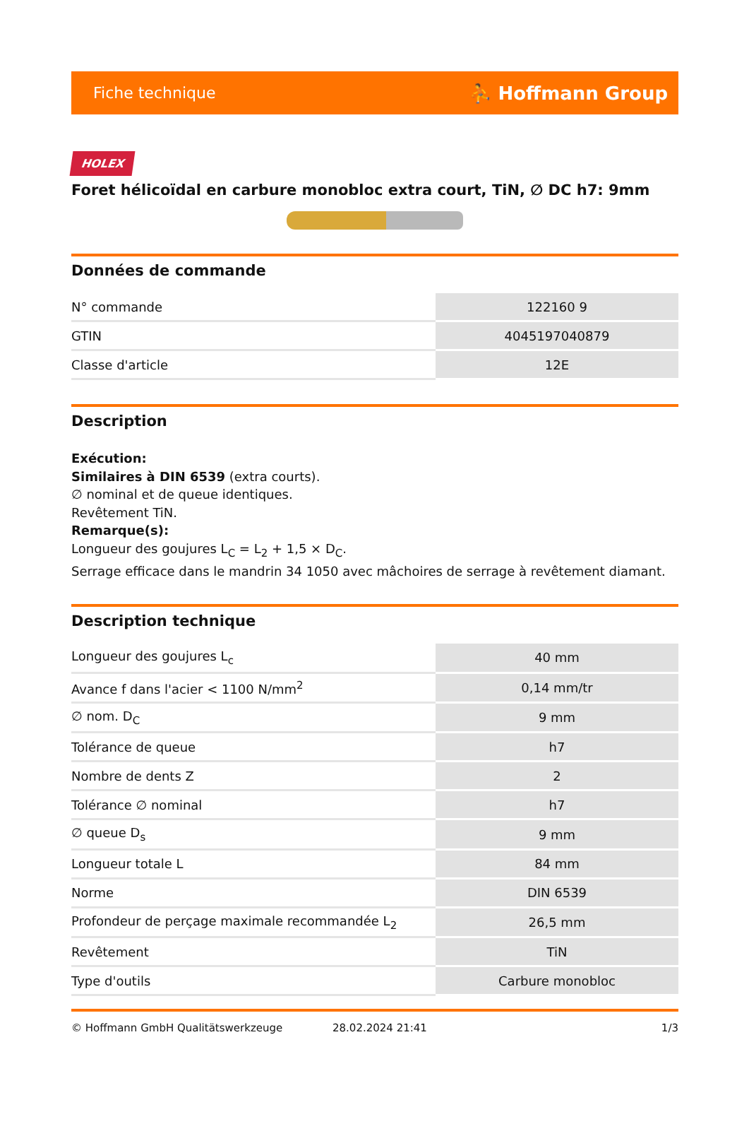Fiche technique ⛹ Hoffmann Group
HOLEX
Foret hélicoïdal en carbure monobloc extra court, TiN, ∅ DC h7: 9mm
Données de commande
| N° commande | 122160 9 |
| GTIN | 4045197040879 |
| Classe d'article | 12E |
Description
Exécution:
Similaires à DIN 6539 (extra courts).
∅ nominal et de queue identiques.
Revêtement TiN.
Remarque(s):
Longueur des goujures L<sub>C</sub> = L<sub>2</sub> + 1,5 × D<sub>C</sub>.
Serrage efficace dans le mandrin 34 1050 avec mâchoires de serrage à revêtement diamant.
Description technique
| Longueur des goujures L<sub>c</sub> | 40 mm |
| Avance f dans l'acier < 1100 N/mm<sup>2</sup> | 0,14 mm/tr |
| ∅ nom. D<sub>C</sub> | 9 mm |
| Tolérance de queue | h7 |
| Nombre de dents Z | 2 |
| Tolérance ∅ nominal | h7 |
| ∅ queue D<sub>s</sub> | 9 mm |
| Longueur totale L | 84 mm |
| Norme | DIN 6539 |
| Profondeur de perçage maximale recommandée L<sub>2</sub> | 26,5 mm |
| Revêtement | TiN |
| Type d'outils | Carbure monobloc |
© Hoffmann GmbH Qualitätswerkzeuge 28.02.2024 21:41 1/3